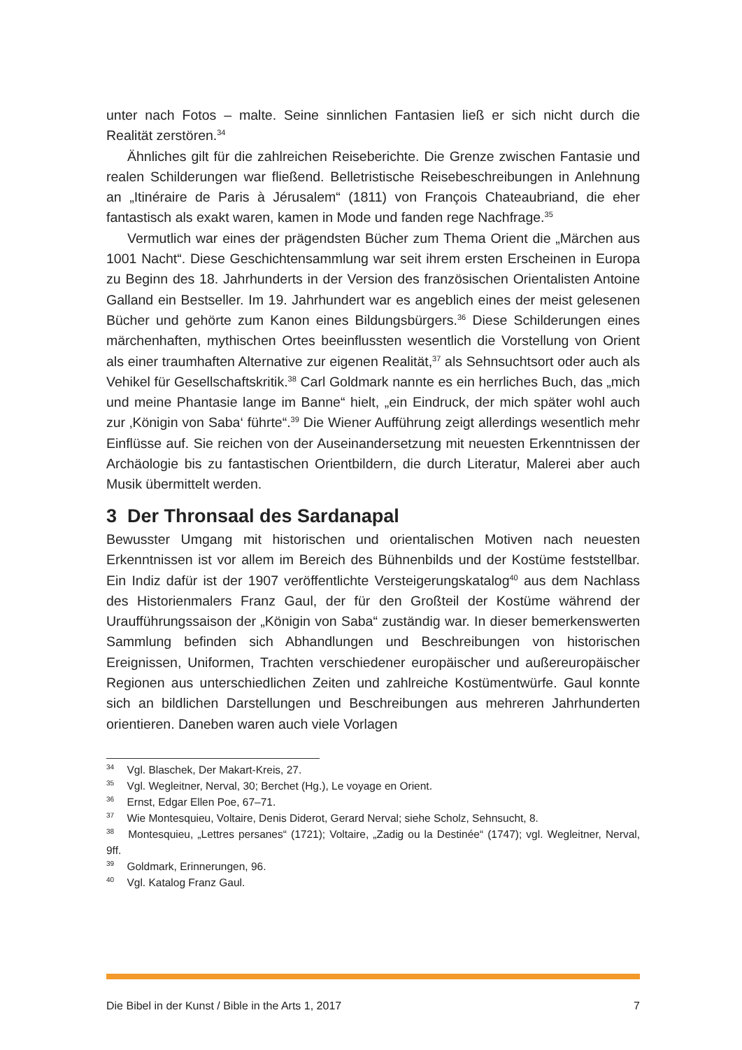unter nach Fotos – malte. Seine sinnlichen Fantasien ließ er sich nicht durch die Realität zerstören.<sup>34</sup>
Ähnliches gilt für die zahlreichen Reiseberichte. Die Grenze zwischen Fantasie und realen Schilderungen war fließend. Belletristische Reisebeschreibungen in Anlehnung an „Itinéraire de Paris à Jérusalem“ (1811) von François Chateaubriand, die eher fantastisch als exakt waren, kamen in Mode und fanden rege Nachfrage.<sup>35</sup>
Vermutlich war eines der prägendsten Bücher zum Thema Orient die „Märchen aus 1001 Nacht“. Diese Geschichtensammlung war seit ihrem ersten Erscheinen in Europa zu Beginn des 18. Jahrhunderts in der Version des französischen Orientalisten Antoine Galland ein Bestseller. Im 19. Jahrhundert war es angeblich eines der meist gelesenen Bücher und gehörte zum Kanon eines Bildungsbürgers.<sup>36</sup> Diese Schilderungen eines märchenhaften, mythischen Ortes beeinflussten wesentlich die Vorstellung von Orient als einer traumhaften Alternative zur eigenen Realität,<sup>37</sup> als Sehnsuchtsort oder auch als Vehikel für Gesellschaftskritik.<sup>38</sup> Carl Goldmark nannte es ein herrliches Buch, das „mich und meine Phantasie lange im Banne“ hielt, „ein Eindruck, der mich später wohl auch zur ‚Königin von Saba‘ führte“.<sup>39</sup> Die Wiener Aufführung zeigt allerdings wesentlich mehr Einflüsse auf. Sie reichen von der Auseinandersetzung mit neuesten Erkenntnissen der Archäologie bis zu fantastischen Orientbildern, die durch Literatur, Malerei aber auch Musik übermittelt werden.
3 Der Thronsaal des Sardanapal
Bewusster Umgang mit historischen und orientalischen Motiven nach neuesten Erkenntnissen ist vor allem im Bereich des Bühnenbilds und der Kostüme feststellbar. Ein Indiz dafür ist der 1907 veröffentlichte Versteigerungskatalog<sup>40</sup> aus dem Nachlass des Historienmalers Franz Gaul, der für den Großteil der Kostüme während der Uraufführungssaison der „Königin von Saba“ zuständig war. In dieser bemerkenswerten Sammlung befinden sich Abhandlungen und Beschreibungen von historischen Ereignissen, Uniformen, Trachten verschiedener europäischer und außereuropäischer Regionen aus unterschiedlichen Zeiten und zahlreiche Kostümentwürfe. Gaul konnte sich an bildlichen Darstellungen und Beschreibungen aus mehreren Jahrhunderten orientieren. Daneben waren auch viele Vorlagen
<sup>34</sup> Vgl. Blaschek, Der Makart-Kreis, 27.
<sup>35</sup> Vgl. Wegleitner, Nerval, 30; Berchet (Hg.), Le voyage en Orient.
<sup>36</sup> Ernst, Edgar Ellen Poe, 67–71.
<sup>37</sup> Wie Montesquieu, Voltaire, Denis Diderot, Gerard Nerval; siehe Scholz, Sehnsucht, 8.
<sup>38</sup> Montesquieu, „Lettres persanes“ (1721); Voltaire, „Zadig ou la Destinée“ (1747); vgl. Wegleitner, Nerval, 9ff.
<sup>39</sup> Goldmark, Erinnerungen, 96.
<sup>40</sup> Vgl. Katalog Franz Gaul.
Die Bibel in der Kunst / Bible in the Arts 1, 2017 7